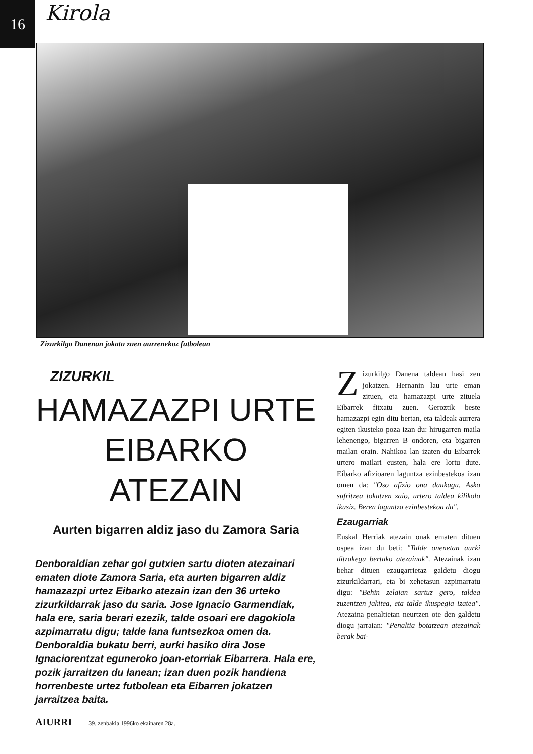16
Kirola
Zizurkilgo Danenan jokatu zuen aurrenekoz futbolean
ZIZURKIL
HAMAZAZPI URTE EIBARKO ATEZAIN
Aurten bigarren aldiz jaso du Zamora Saria
Denboraldian zehar gol gutxien sartu dioten atezainari ematen diote Zamora Saria, eta aurten bigarren aldiz hamazazpi urtez Eibarko atezain izan den 36 urteko zizurkildarrak jaso du saria. Jose Ignacio Garmendiak, hala ere, saria berari ezezik, talde osoari ere dagokiola azpimarratu digu; talde lana funtsezkoa omen da. Denboraldia bukatu berri, aurki hasiko dira Jose Ignaciorentzat eguneroko joan-etorriak Eibarrera. Hala ere, pozik jarraitzen du lanean; izan duen pozik handiena horrenbeste urtez futbolean eta Eibarren jokatzen jarraitzea baita.
AIURRI 39. zenbakia 1996ko ekainaren 28a.
Zizurkilgo Danena taldean hasi zen jokatzen. Hernanin lau urte eman zituen, eta hamazazpi urte zituela Eibarrek fitxatu zuen. Geroztik beste hamazazpi egin ditu bertan, eta taldeak aurrera egiten ikusteko poza izan du: hirugarren maila lehenengo, bigarren B ondoren, eta bigarren mailan orain. Nahikoa lan izaten du Eibarrek urtero mailari eusten, hala ere lortu dute. Eibarko afizioaren laguntza ezinbestekoa izan omen da: "Oso afizio ona daukagu. Asko sufritzea tokatzen zaio, urtero taldea kilikolo ikusiz. Beren laguntza ezinbestekoa da".
Ezaugarriak
Euskal Herriak atezain onak ematen dituen ospea izan du beti: "Talde onenetan aurki ditzakegu bertako atezainak". Atezainak izan behar dituen ezaugarrietaz galdetu diogu zizurkildarrari, eta bi xehetasun azpimarratu digu: "Behin zelaian sartuz gero, taldea zuzentzen jakitea, eta talde ikuspegia izatea". Atezaina penaltietan neurtzen ote den galdetu diogu jarraian: "Penaltia botatzean atezainak berak bai-